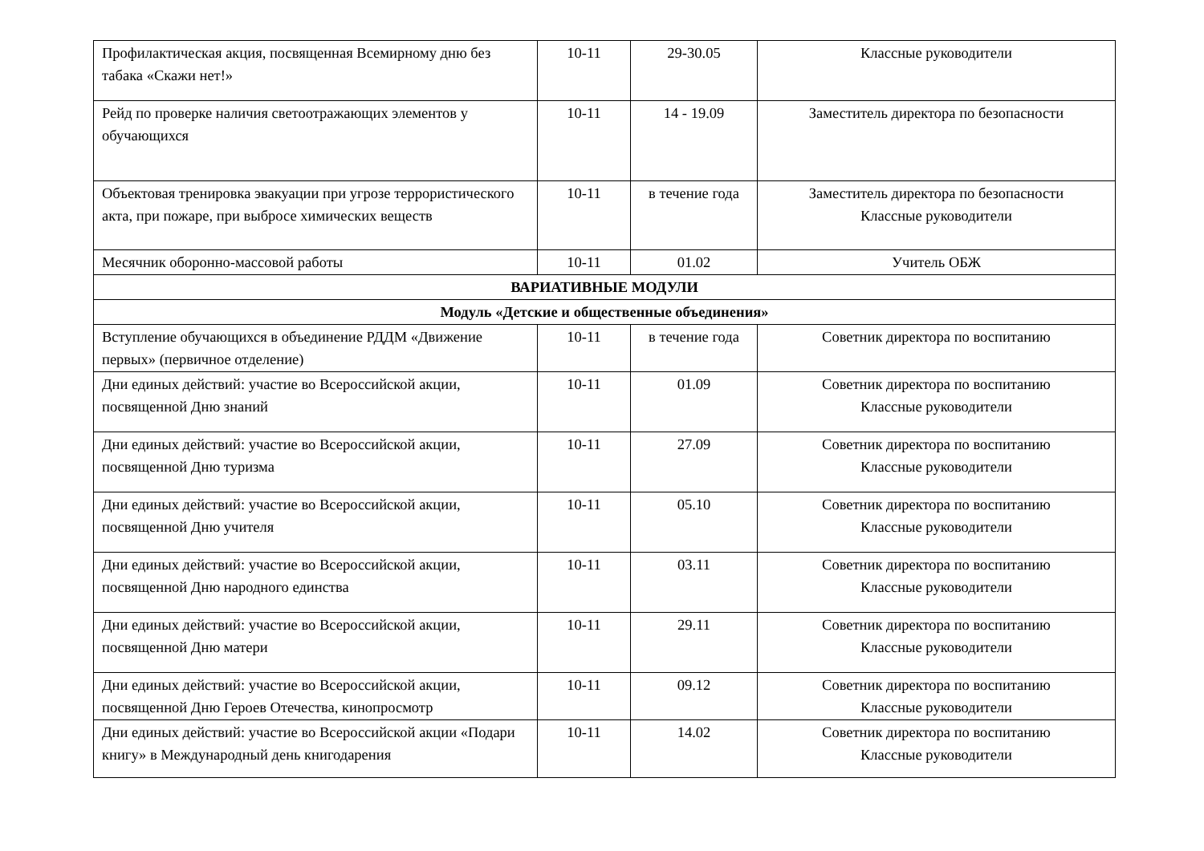| Профилактическая акция, посвященная Всемирному дню без табака «Скажи нет!» | 10-11 | 29-30.05 | Классные руководители |
| Рейд по проверке наличия светоотражающих элементов у обучающихся | 10-11 | 14 - 19.09 | Заместитель директора по безопасности |
| Объектовая тренировка эвакуации при угрозе террористического акта, при пожаре, при выбросе химических веществ | 10-11 | в течение года | Заместитель директора по безопасности Классные руководители |
| Месячник оборонно-массовой работы | 10-11 | 01.02 | Учитель ОБЖ |
| ВАРИАТИВНЫЕ МОДУЛИ | | | |
| Модуль «Детские и общественные объединения» | | | |
| Вступление обучающихся в объединение РДДМ «Движение первых» (первичное отделение) | 10-11 | в течение года | Советник директора по воспитанию |
| Дни единых действий: участие во Всероссийской акции, посвященной Дню знаний | 10-11 | 01.09 | Советник директора по воспитанию Классные руководители |
| Дни единых действий: участие во Всероссийской акции, посвященной Дню туризма | 10-11 | 27.09 | Советник директора по воспитанию Классные руководители |
| Дни единых действий: участие во Всероссийской акции, посвященной Дню учителя | 10-11 | 05.10 | Советник директора по воспитанию Классные руководители |
| Дни единых действий: участие во Всероссийской акции, посвященной Дню народного единства | 10-11 | 03.11 | Советник директора по воспитанию Классные руководители |
| Дни единых действий: участие во Всероссийской акции, посвященной Дню матери | 10-11 | 29.11 | Советник директора по воспитанию Классные руководители |
| Дни единых действий: участие во Всероссийской акции, посвященной Дню Героев Отечества, кинопросмотр | 10-11 | 09.12 | Советник директора по воспитанию Классные руководители |
| Дни единых действий: участие во Всероссийской акции «Подари книгу» в Международный день книгодарения | 10-11 | 14.02 | Советник директора по воспитанию Классные руководители |